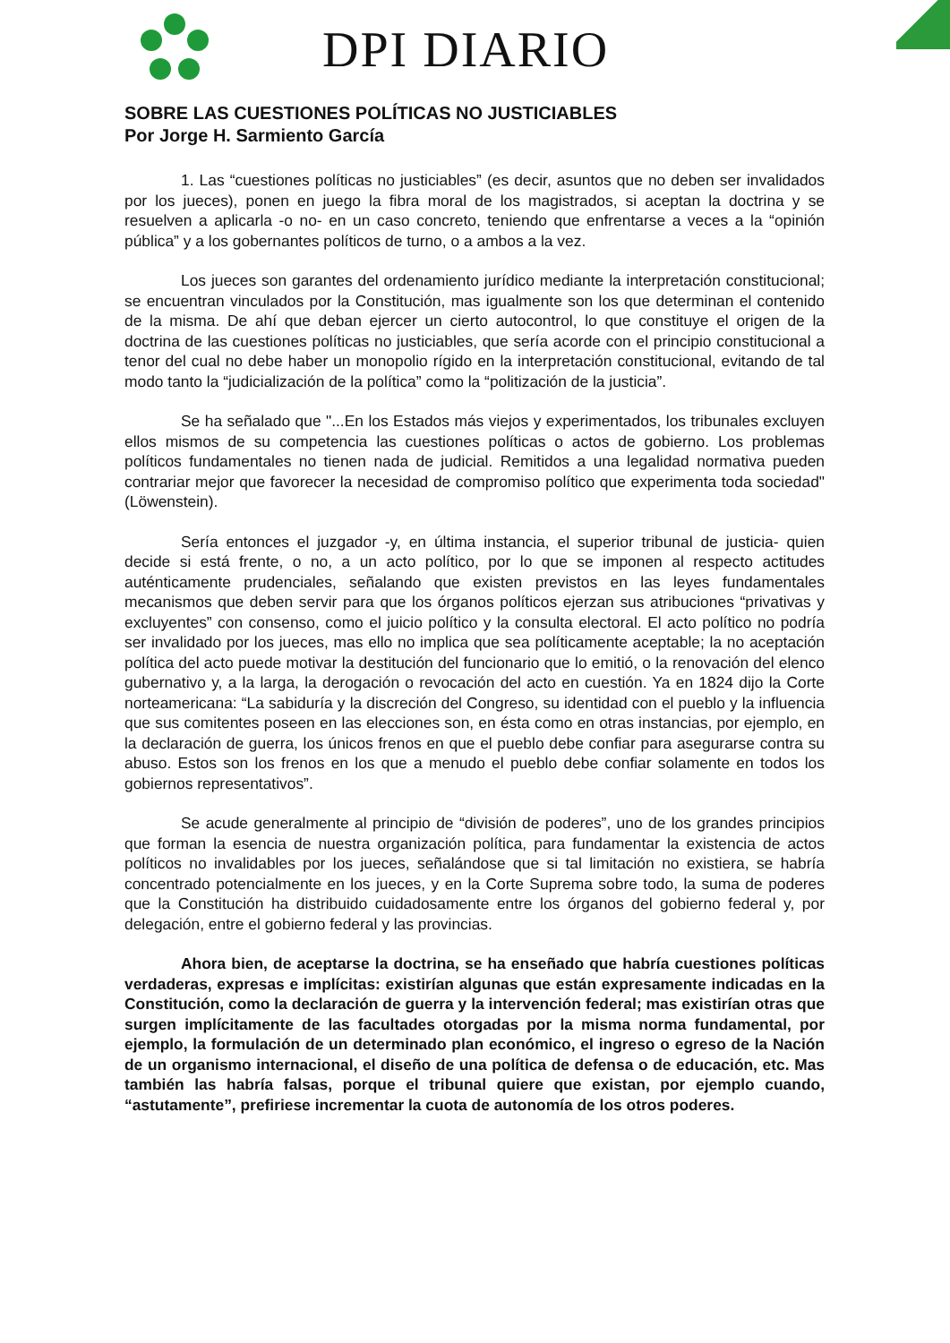DPI DIARIO
SOBRE LAS CUESTIONES POLÍTICAS NO JUSTICIABLES
Por Jorge H. Sarmiento García
1. Las “cuestiones políticas no justiciables” (es decir, asuntos que no deben ser invalidados por los jueces), ponen en juego la fibra moral de los magistrados, si aceptan la doctrina y se resuelven a aplicarla -o no- en un caso concreto, teniendo que enfrentarse a veces a la “opinión pública” y a los gobernantes políticos de turno, o a ambos a la vez.
Los jueces son garantes del ordenamiento jurídico mediante la interpretación constitucional; se encuentran vinculados por la Constitución, mas igualmente son los que determinan el contenido de la misma. De ahí que deban ejercer un cierto autocontrol, lo que constituye el origen de la doctrina de las cuestiones políticas no justiciables, que sería acorde con el principio constitucional a tenor del cual no debe haber un monopolio rígido en la interpretación constitucional, evitando de tal modo tanto la “judicialización de la política” como la “politización de la justicia”.
Se ha señalado que "...En los Estados más viejos y experimentados, los tribunales excluyen ellos mismos de su competencia las cuestiones políticas o actos de gobierno. Los problemas políticos fundamentales no tienen nada de judicial. Remitidos a una legalidad normativa pueden contrariar mejor que favorecer la necesidad de compromiso político que experimenta toda sociedad" (Löwenstein).
Sería entonces el juzgador -y, en última instancia, el superior tribunal de justicia- quien decide si está frente, o no, a un acto político, por lo que se imponen al respecto actitudes auténticamente prudenciales, señalando que existen previstos en las leyes fundamentales mecanismos que deben servir para que los órganos políticos ejerzan sus atribuciones “privativas y excluyentes” con consenso, como el juicio político y la consulta electoral. El acto político no podría ser invalidado por los jueces, mas ello no implica que sea políticamente aceptable; la no aceptación política del acto puede motivar la destitución del funcionario que lo emitió, o la renovación del elenco gubernativo y, a la larga, la derogación o revocación del acto en cuestión. Ya en 1824 dijo la Corte norteamericana: “La sabiduría y la discreción del Congreso, su identidad con el pueblo y la influencia que sus comitentes poseen en las elecciones son, en ésta como en otras instancias, por ejemplo, en la declaración de guerra, los únicos frenos en que el pueblo debe confiar para asegurarse contra su abuso. Estos son los frenos en los que a menudo el pueblo debe confiar solamente en todos los gobiernos representativos”.
Se acude generalmente al principio de “división de poderes”, uno de los grandes principios que forman la esencia de nuestra organización política, para fundamentar la existencia de actos políticos no invalidables por los jueces, señalándose que si tal limitación no existiera, se habría concentrado potencialmente en los jueces, y en la Corte Suprema sobre todo, la suma de poderes que la Constitución ha distribuido cuidadosamente entre los órganos del gobierno federal y, por delegación, entre el gobierno federal y las provincias.
Ahora bien, de aceptarse la doctrina, se ha enseñado que habría cuestiones políticas verdaderas, expresas e implícitas: existirían algunas que están expresamente indicadas en la Constitución, como la declaración de guerra y la intervención federal; mas existirían otras que surgen implícitamente de las facultades otorgadas por la misma norma fundamental, por ejemplo, la formulación de un determinado plan económico, el ingreso o egreso de la Nación de un organismo internacional, el diseño de una política de defensa o de educación, etc. Mas también las habría falsas, porque el tribunal quiere que existan, por ejemplo cuando, “astutamente”, prefiriese incrementar la cuota de autonomía de los otros poderes.